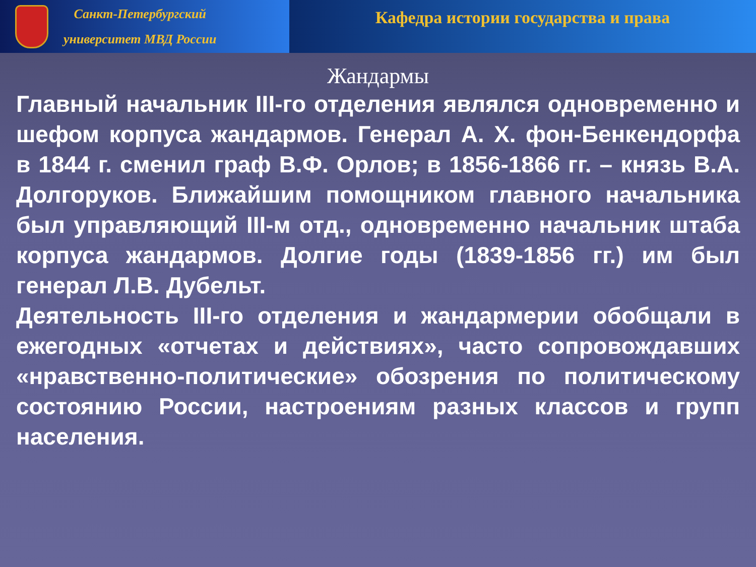Санкт-Петербургский
университет МВД России
Кафедра истории государства и права
Жандармы
Главный начальник III-го отделения являлся одновременно и шефом корпуса жандармов. Генерал А. Х. фон-Бенкендорфа в 1844 г. сменил граф В.Ф. Орлов; в 1856-1866 гг. – князь В.А. Долгоруков. Ближайшим помощником главного начальника был управляющий III-м отд., одновременно начальник штаба корпуса жандармов. Долгие годы (1839-1856 гг.) им был генерал Л.В. Дубельт.
Деятельность III-го отделения и жандармерии обобщали в ежегодных «отчетах и действиях», часто сопровождавших «нравственно-политические» обозрения по политическому состоянию России, настроениям разных классов и групп населения.